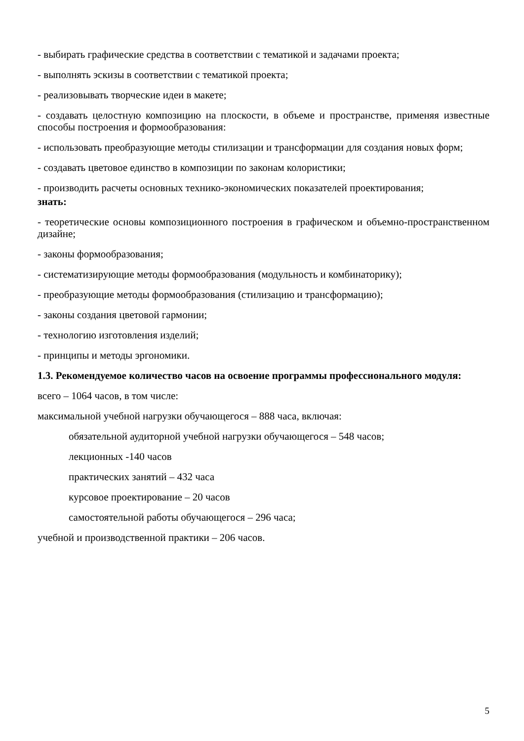- выбирать графические средства в соответствии с тематикой и задачами проекта;
- выполнять эскизы в соответствии с тематикой проекта;
- реализовывать творческие идеи в макете;
- создавать целостную композицию на плоскости, в объеме и пространстве, применяя известные способы построения и формообразования:
- использовать преобразующие методы стилизации и трансформации для создания новых форм;
- создавать цветовое единство в композиции по законам колористики;
- производить расчеты основных технико-экономических показателей проектирования;
знать:
- теоретические основы композиционного построения в графическом и объемно-пространственном дизайне;
- законы формообразования;
- систематизирующие методы формообразования (модульность и комбинаторику);
- преобразующие методы формообразования (стилизацию и трансформацию);
- законы создания цветовой гармонии;
- технологию изготовления изделий;
- принципы и методы эргономики.
1.3. Рекомендуемое количество часов на освоение программы профессионального модуля:
всего – 1064 часов, в том числе:
максимальной учебной нагрузки обучающегося – 888 часа, включая:
обязательной аудиторной учебной нагрузки обучающегося – 548 часов;
лекционных -140 часов
практических занятий – 432 часа
курсовое проектирование – 20 часов
самостоятельной работы обучающегося – 296 часа;
учебной и производственной практики – 206 часов.
5